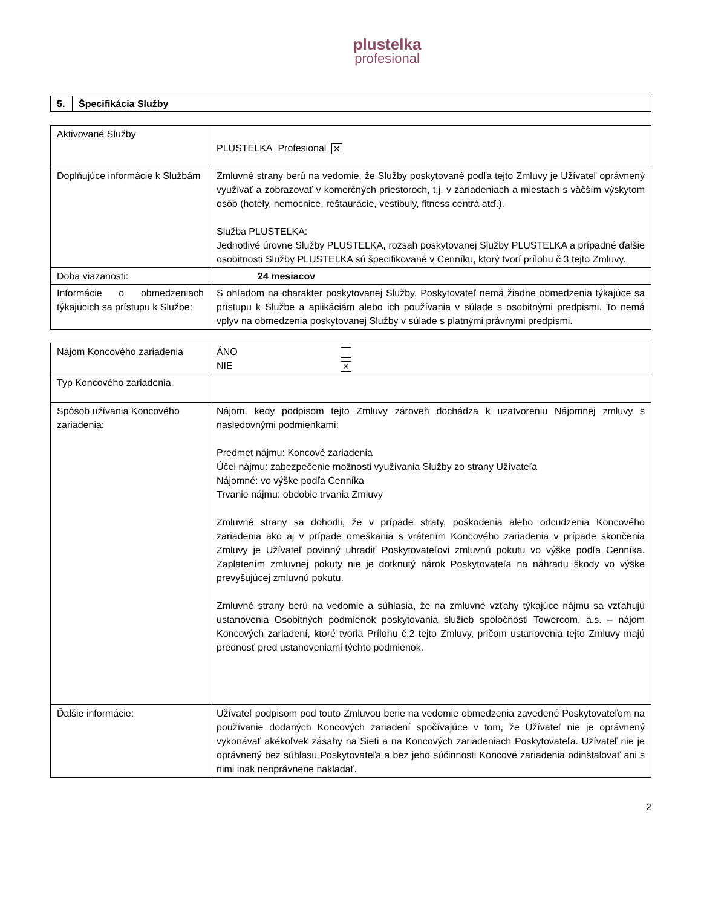plustelka
profesional
| 5. | Špecifikácia Služby |
| Aktivované Služby | PLUSTELKA Profesional ✕ |
| Doplňujúce informácie k Službám | Zmluvné strany berú na vedomie, že Služby poskytované podľa tejto Zmluvy je Užívateľ oprávnený využívať a zobrazovať v komerčných priestoroch, t.j. v zariadeniach a miestach s väčším výskytom osôb (hotely, nemocnice, reštaurácie, vestibuly, fitness centrá atď.). Služba PLUSTELKA: Jednotlivé úrovne Služby PLUSTELKA, rozsah poskytovanej Služby PLUSTELKA a prípadné ďalšie osobitnosti Služby PLUSTELKA sú špecifikované v Cenníku, ktorý tvorí prílohu č.3 tejto Zmluvy. |
| Doba viazanosti: | 24 mesiacov |
| Informácie o obmedzeniach týkajúcich sa prístupu k Službe: | S ohľadom na charakter poskytovanej Služby, Poskytovateľ nemá žiadne obmedzenia týkajúce sa prístupu k Službe a aplikáciám alebo ich používania v súlade s osobitnými predpismi. To nemá vplyv na obmedzenia poskytovanej Služby v súlade s platnými právnymi predpismi. |
| Nájom Koncového zariadenia | ÁNO NIE ✕ |
| Typ Koncového zariadenia | |
| Spôsob užívania Koncového zariadenia: | Nájom, kedy podpisom tejto Zmluvy zároveň dochádza k uzatvoreniu Nájomnej zmluvy s nasledovnými podmienkami: Predmet nájmu: Koncové zariadenia Účel nájmu: zabezpečenie možnosti využívania Služby zo strany Užívateľa Nájomné: vo výške podľa Cenníka Trvanie nájmu: obdobie trvania Zmluvy Zmluvné strany sa dohodli, že v prípade straty, poškodenia alebo odcudzenia Koncového zariadenia ako aj v prípade omeškania s vrátením Koncového zariadenia v prípade skončenia Zmluvy je Užívateľ povinný uhradiť Poskytovateľovi zmluvnú pokutu vo výške podľa Cenníka. Zaplatením zmluvnej pokuty nie je dotknutý nárok Poskytovateľa na náhradu škody vo výške prevyšujúcej zmluvnú pokutu. Zmluvné strany berú na vedomie a súhlasia, že na zmluvné vzťahy týkajúce nájmu sa vzťahujú ustanovenia Osobitných podmienok poskytovania služieb spoločnosti Towercom, a.s. – nájom Koncových zariadení, ktoré tvoria Prílohu č.2 tejto Zmluvy, pričom ustanovenia tejto Zmluvy majú prednosť pred ustanoveniami týchto podmienok. |
| Ďalšie informácie: | Užívateľ podpisom pod touto Zmluvou berie na vedomie obmedzenia zavedené Poskytovateľom na používanie dodaných Koncových zariadení spočívajúce v tom, že Užívateľ nie je oprávnený vykonávať akékoľvek zásahy na Sieti a na Koncových zariadeniach Poskytovateľa. Užívateľ nie je oprávnený bez súhlasu Poskytovateľa a bez jeho súčinnosti Koncové zariadenia odinštalovať ani s nimi inak neoprávnene nakladať. |
2